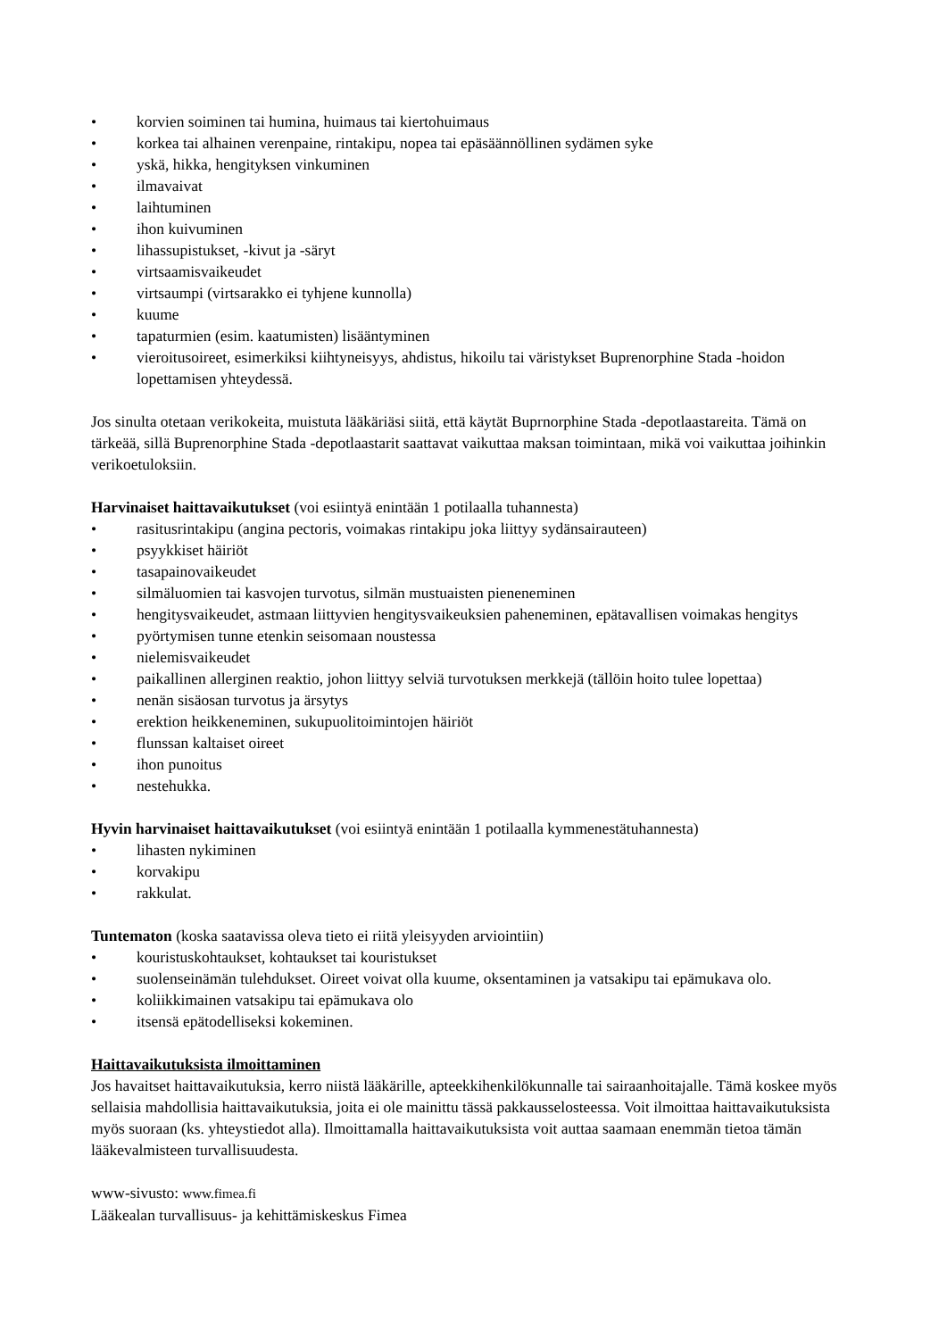• korvien soiminen tai humina, huimaus tai kiertohuimaus
• korkea tai alhainen verenpaine, rintakipu, nopea tai epäsäännöllinen sydämen syke
• yskä, hikka, hengityksen vinkuminen
• ilmavaivat
• laihtuminen
• ihon kuivuminen
• lihassupistukset, -kivut ja -säryt
• virtsaamisvaikeudet
• virtsaumpi (virtsarakko ei tyhjene kunnolla)
• kuume
• tapaturmien (esim. kaatumisten) lisääntyminen
• vieroitusoireet, esimerkiksi kiihtyneisyys, ahdistus, hikoilu tai väristykset Buprenorphine Stada -hoidon lopettamisen yhteydessä.
Jos sinulta otetaan verikokeita, muistuta lääkäriäsi siitä, että käytät Buprnorphine Stada -depotlaastareita. Tämä on tärkeää, sillä Buprenorphine Stada -depotlaastarit saattavat vaikuttaa maksan toimintaan, mikä voi vaikuttaa joihinkin verikoetuloksiin.
Harvinaiset haittavaikutukset (voi esiintyä enintään 1 potilaalla tuhannesta)
• rasitusrintakipu (angina pectoris, voimakas rintakipu joka liittyy sydänsairauteen)
• psyykkiset häiriöt
• tasapainovaikeudet
• silmäluomien tai kasvojen turvotus, silmän mustuaisten pieneneminen
• hengitysvaikeudet, astmaan liittyvien hengitysvaikeuksien paheneminen, epätavallisen voimakas hengitys
• pyörtymisen tunne etenkin seisomaan noustessa
• nielemisvaikeudet
• paikallinen allerginen reaktio, johon liittyy selviä turvotuksen merkkejä (tällöin hoito tulee lopettaa)
• nenän sisäosan turvotus ja ärsytys
• erektion heikkeneminen, sukupuolitoimintojen häiriöt
• flunssan kaltaiset oireet
• ihon punoitus
• nestehukka.
Hyvin harvinaiset haittavaikutukset (voi esiintyä enintään 1 potilaalla kymmenestätuhannesta)
• lihasten nykiminen
• korvakipu
• rakkulat.
Tuntematon (koska saatavissa oleva tieto ei riitä yleisyyden arviointiin)
• kouristuskohtaukset, kohtaukset tai kouristukset
• suolenseinämän tulehdukset. Oireet voivat olla kuume, oksentaminen ja vatsakipu tai epämukava olo.
• koliikkimainen vatsakipu tai epämukava olo
• itsensä epätodelliseksi kokeminen.
Haittavaikutuksista ilmoittaminen
Jos havaitset haittavaikutuksia, kerro niistä lääkärille, apteekkihenkilökunnalle tai sairaanhoitajalle. Tämä koskee myös sellaisia mahdollisia haittavaikutuksia, joita ei ole mainittu tässä pakkausselosteessa. Voit ilmoittaa haittavaikutuksista myös suoraan (ks. yhteystiedot alla). Ilmoittamalla haittavaikutuksista voit auttaa saamaan enemmän tietoa tämän lääkevalmisteen turvallisuudesta.
www-sivusto: www.fimea.fi
Lääkealan turvallisuus- ja kehittämiskeskus Fimea